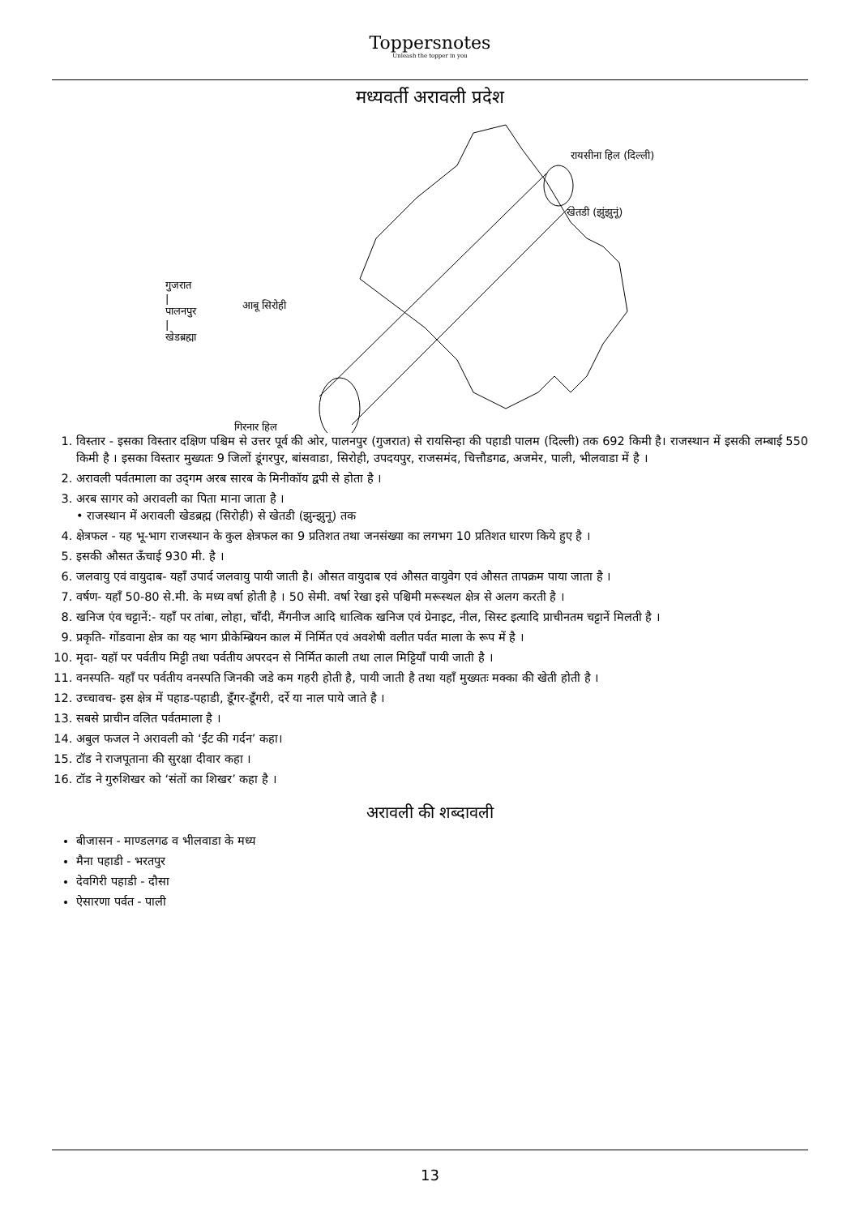Toppersnotes
Unleash the topper in you
मध्यवर्ती अरावली प्रदेश
रायसीना हिल (दिल्ली)
खेतडी (झुंझुनूं)
गुजरात
|
पालनपुर
|
खेडब्रह्मा
आबू सिरोही
गिरनार हिल
1. विस्तार - इसका विस्तार दक्षिण पश्चिम से उत्तर पूर्व की ओर, पालनपुर (गुजरात) से रायसिन्हा की पहाडी पालम (दिल्ली) तक 692 किमी है। राजस्थान में इसकी लम्बाई 550 किमी है । इसका विस्तार मुख्यतः 9 जिलों डूंगरपुर, बांसवाडा, सिरोही, उपदयपुर, राजसमंद, चित्तौडगढ, अजमेर, पाली, भीलवाडा में है ।
2. अरावली पर्वतमाला का उद्‌गम अरब सारब के मिनीकॉय द्वपी से होता है ।
3. अरब सागर को अरावली का पिता माना जाता है ।
• राजस्थान में अरावली खेडब्रह्म (सिरोही) से खेतडी (झुन्झुनू) तक
4. क्षेत्रफल - यह भू-भाग राजस्थान के कुल क्षेत्रफल का 9 प्रतिशत तथा जनसंख्या का लगभग 10 प्रतिशत धारण किये हुए है ।
5. इसकी औसत ऊँचाई 930 मी. है ।
6. जलवायु एवं वायुदाब- यहाँ उपार्द जलवायु पायी जाती है। औसत वायुदाब एवं औसत वायुवेग एवं औसत तापक्रम पाया जाता है ।
7. वर्षण- यहाँ 50-80 से.मी. के मध्य वर्षा होती है । 50 सेमी. वर्षा रेखा इसे पश्चिमी मरूस्थल क्षेत्र से अलग करती है ।
8. खनिज एंव चट्टानें:- यहाँ पर तांबा, लोहा, चाँदी, मैंगनीज आदि धात्विक खनिज एवं ग्रेनाइट, नील, सिस्ट इत्यादि प्राचीनतम चट्टानें मिलती है ।
9. प्रकृति- गोंडवाना क्षेत्र का यह भाग प्रीकेम्ब्रियन काल में निर्मित एवं अवशेषी वलीत पर्वत माला के रूप में है ।
10. मृदा- यहॉ पर पर्वतीय मिट्टी तथा पर्वतीय अपरदन से निर्मित काली तथा लाल मिट्टियाँ पायी जाती है ।
11. वनस्पति- यहाँ पर पर्वतीय वनस्पति जिनकी जडे कम गहरी होती है, पायी जाती है तथा यहाँ मुख्यतः मक्का की खेती होती है ।
12. उच्चावच- इस क्षेत्र में पहाड-पहाडी, डूँगर-डूँगरी, दर्रे या नाल पाये जाते है ।
13. सबसे प्राचीन वलित पर्वतमाला है ।
14. अबुल फजल ने अरावली को ‘ईंट की गर्दन’ कहा।
15. टॉड ने राजपूताना की सुरक्षा दीवार कहा ।
16. टॉड ने गुरुशिखर को ‘संतों का शिखर’ कहा है ।
अरावली की शब्दावली
बीजासन - माण्डलगढ व भीलवाडा के मध्य
मैना पहाडी - भरतपुर
देवगिरी पहाडी - दौसा
ऐसारणा पर्वत - पाली
13